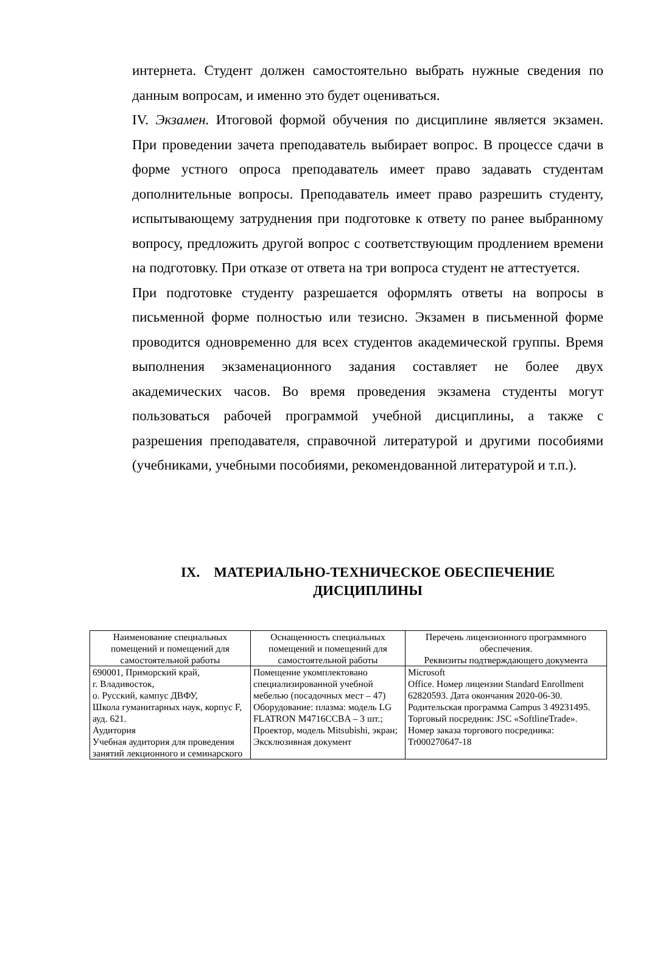интернета. Студент должен самостоятельно выбрать нужные сведения по данным вопросам, и именно это будет оцениваться.
IV. Экзамен. Итоговой формой обучения по дисциплине является экзамен. При проведении зачета преподаватель выбирает вопрос. В процессе сдачи в форме устного опроса преподаватель имеет право задавать студентам дополнительные вопросы. Преподаватель имеет право разрешить студенту, испытывающему затруднения при подготовке к ответу по ранее выбранному вопросу, предложить другой вопрос с соответствующим продлением времени на подготовку. При отказе от ответа на три вопроса студент не аттестуется.
При подготовке студенту разрешается оформлять ответы на вопросы в письменной форме полностью или тезисно. Экзамен в письменной форме проводится одновременно для всех студентов академической группы. Время выполнения экзаменационного задания составляет не более двух академических часов. Во время проведения экзамена студенты могут пользоваться рабочей программой учебной дисциплины, а также с разрешения преподавателя, справочной литературой и другими пособиями (учебниками, учебными пособиями, рекомендованной литературой и т.п.).
IX. МАТЕРИАЛЬНО-ТЕХНИЧЕСКОЕ ОБЕСПЕЧЕНИЕ ДИСЦИПЛИНЫ
| Наименование специальных помещений и помещений для самостоятельной работы | Оснащенность специальных помещений и помещений для самостоятельной работы | Перечень лицензионного программного обеспечения. Реквизиты подтверждающего документа |
| --- | --- | --- |
| 690001, Приморский край, г. Владивосток, о. Русский, кампус ДВФУ, Школа гуманитарных наук, корпус F, ауд. 621. Аудитория Учебная аудитория для проведения занятий лекционного и семинарского | Помещение укомплектовано специализированной учебной мебелью (посадочных мест – 47) Оборудование: плазма: модель LG FLATRON M4716CCBA – 3 шт.; Проектор, модель Mitsubishi, экран; Эксклюзивная документ | Microsoft Office. Номер лицензии Standard Enrollment 62820593. Дата окончания 2020-06-30. Родительская программа Campus 3 49231495. Торговый посредник: JSC «SoftlineTrade». Номер заказа торгового посредника: Tr000270647-18 |